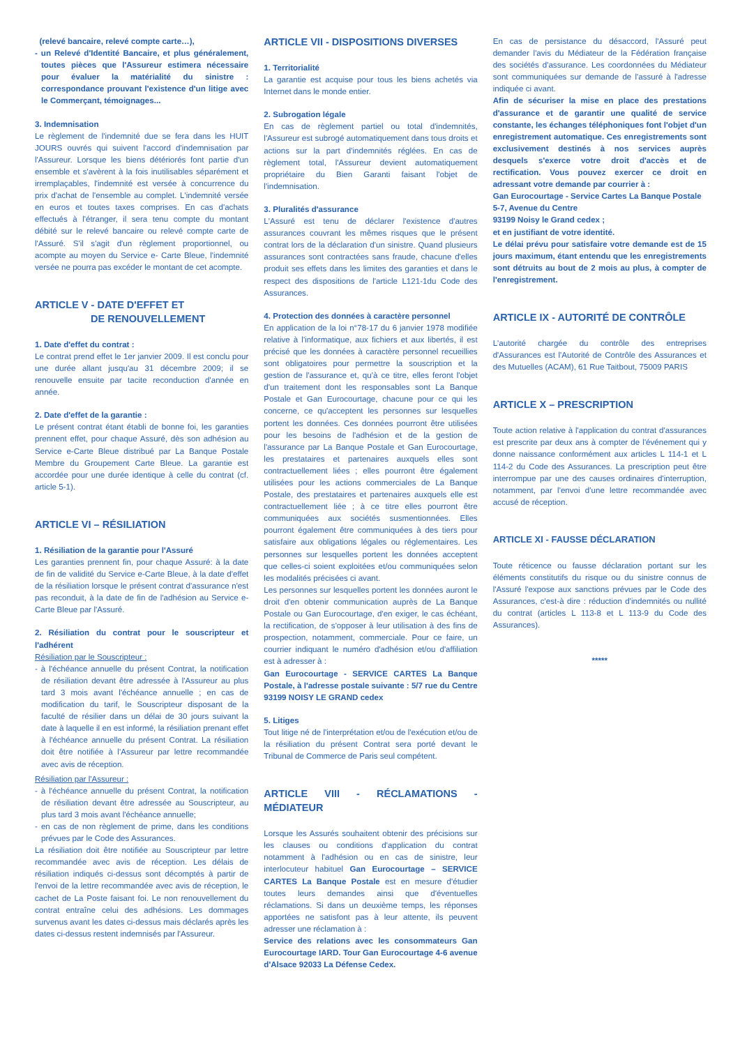(relevé bancaire, relevé compte carte…),
- un Relevé d'Identité Bancaire, et plus généralement, toutes pièces que l'Assureur estimera nécessaire pour évaluer la matérialité du sinistre : correspondance prouvant l'existence d'un litige avec le Commerçant, témoignages...
3. Indemnisation
Le règlement de l'indemnité due se fera dans les HUIT JOURS ouvrés qui suivent l'accord d'indemnisation par l'Assureur. Lorsque les biens détériorés font partie d'un ensemble et s'avèrent à la fois inutilisables séparément et irremplaçables, l'indemnité est versée à concurrence du prix d'achat de l'ensemble au complet. L'indemnité versée en euros et toutes taxes comprises. En cas d'achats effectués à l'étranger, il sera tenu compte du montant débité sur le relevé bancaire ou relevé compte carte de l'Assuré. S'il s'agit d'un règlement proportionnel, ou acompte au moyen du Service e- Carte Bleue, l'indemnité versée ne pourra pas excéder le montant de cet acompte.
ARTICLE V - DATE D'EFFET ET
DE RENOUVELLEMENT
1. Date d'effet du contrat :
Le contrat prend effet le 1er janvier 2009. Il est conclu pour une durée allant jusqu'au 31 décembre 2009; il se renouvelle ensuite par tacite reconduction d'année en année.
2. Date d'effet de la garantie :
Le présent contrat étant établi de bonne foi, les garanties prennent effet, pour chaque Assuré, dès son adhésion au Service e-Carte Bleue distribué par La Banque Postale Membre du Groupement Carte Bleue. La garantie est accordée pour une durée identique à celle du contrat (cf. article 5-1).
ARTICLE VI – RÉSILIATION
1. Résiliation de la garantie pour l'Assuré
Les garanties prennent fin, pour chaque Assuré: à la date de fin de validité du Service e-Carte Bleue, à la date d'effet de la résiliation lorsque le présent contrat d'assurance n'est pas reconduit, à la date de fin de l'adhésion au Service e-Carte Bleue par l'Assuré.
2. Résiliation du contrat pour le souscripteur et l'adhérent
Résiliation par le Souscripteur :
- à l'échéance annuelle du présent Contrat, la notification de résiliation devant être adressée à l'Assureur au plus tard 3 mois avant l'échéance annuelle ; en cas de modification du tarif, le Souscripteur disposant de la faculté de résilier dans un délai de 30 jours suivant la date à laquelle il en est informé, la résiliation prenant effet à l'échéance annuelle du présent Contrat. La résiliation doit être notifiée à l'Assureur par lettre recommandée avec avis de réception.
Résiliation par l'Assureur :
- à l'échéance annuelle du présent Contrat, la notification de résiliation devant être adressée au Souscripteur, au plus tard 3 mois avant l'échéance annuelle;
- en cas de non règlement de prime, dans les conditions prévues par le Code des Assurances.
La résiliation doit être notifiée au Souscripteur par lettre recommandée avec avis de réception. Les délais de résiliation indiqués ci-dessus sont décomptés à partir de l'envoi de la lettre recommandée avec avis de réception, le cachet de La Poste faisant foi. Le non renouvellement du contrat entraîne celui des adhésions. Les dommages survenus avant les dates ci-dessus mais déclarés après les dates ci-dessus restent indemnisés par l'Assureur.
ARTICLE VII - DISPOSITIONS DIVERSES
1. Territorialité
La garantie est acquise pour tous les biens achetés via Internet dans le monde entier.
2. Subrogation légale
En cas de règlement partiel ou total d'indemnités, l'Assureur est subrogé automatiquement dans tous droits et actions sur la part d'indemnités réglées. En cas de règlement total, l'Assureur devient automatiquement propriétaire du Bien Garanti faisant l'objet de l'indemnisation.
3. Pluralités d'assurance
L'Assuré est tenu de déclarer l'existence d'autres assurances couvrant les mêmes risques que le présent contrat lors de la déclaration d'un sinistre. Quand plusieurs assurances sont contractées sans fraude, chacune d'elles produit ses effets dans les limites des garanties et dans le respect des dispositions de l'article L121-1du Code des Assurances.
4. Protection des données à caractère personnel
En application de la loi n°78-17 du 6 janvier 1978 modifiée relative à l'informatique, aux fichiers et aux libertés, il est précisé que les données à caractère personnel recueillies sont obligatoires pour permettre la souscription et la gestion de l'assurance et, qu'à ce titre, elles feront l'objet d'un traitement dont les responsables sont La Banque Postale et Gan Eurocourtage, chacune pour ce qui les concerne, ce qu'acceptent les personnes sur lesquelles portent les données. Ces données pourront être utilisées pour les besoins de l'adhésion et de la gestion de l'assurance par La Banque Postale et Gan Eurocourtage, les prestataires et partenaires auxquels elles sont contractuellement liées ; elles pourront être également utilisées pour les actions commerciales de La Banque Postale, des prestataires et partenaires auxquels elle est contractuellement liée ; à ce titre elles pourront être communiquées aux sociétés susmentionnées. Elles pourront également être communiquées à des tiers pour satisfaire aux obligations légales ou réglementaires. Les personnes sur lesquelles portent les données acceptent que celles-ci soient exploitées et/ou communiquées selon les modalités précisées ci avant.
Les personnes sur lesquelles portent les données auront le droit d'en obtenir communication auprès de La Banque Postale ou Gan Eurocourtage, d'en exiger, le cas échéant, la rectification, de s'opposer à leur utilisation à des fins de prospection, notamment, commerciale. Pour ce faire, un courrier indiquant le numéro d'adhésion et/ou d'affiliation est à adresser à :
Gan Eurocourtage - SERVICE CARTES La Banque Postale, à l'adresse postale suivante : 5/7 rue du Centre 93199 NOISY LE GRAND cedex
5. Litiges
Tout litige né de l'interprétation et/ou de l'exécution et/ou de la résiliation du présent Contrat sera porté devant le Tribunal de Commerce de Paris seul compétent.
ARTICLE VIII - RÉCLAMATIONS - MÉDIATEUR
Lorsque les Assurés souhaitent obtenir des précisions sur les clauses ou conditions d'application du contrat notamment à l'adhésion ou en cas de sinistre, leur interlocuteur habituel Gan Eurocourtage – SERVICE CARTES La Banque Postale est en mesure d'étudier toutes leurs demandes ainsi que d'éventuelles réclamations. Si dans un deuxième temps, les réponses apportées ne satisfont pas à leur attente, ils peuvent adresser une réclamation à :
Service des relations avec les consommateurs Gan Eurocourtage IARD. Tour Gan Eurocourtage 4-6 avenue d'Alsace 92033 La Défense Cedex.
En cas de persistance du désaccord, l'Assuré peut demander l'avis du Médiateur de la Fédération française des sociétés d'assurance. Les coordonnées du Médiateur sont communiquées sur demande de l'assuré à l'adresse indiquée ci avant.
Afin de sécuriser la mise en place des prestations d'assurance et de garantir une qualité de service constante, les échanges téléphoniques font l'objet d'un enregistrement automatique. Ces enregistrements sont exclusivement destinés à nos services auprès desquels s'exerce votre droit d'accès et de rectification. Vous pouvez exercer ce droit en adressant votre demande par courrier à :
Gan Eurocourtage - Service Cartes La Banque Postale
5-7, Avenue du Centre
93199 Noisy le Grand cedex ;
et en justifiant de votre identité.
Le délai prévu pour satisfaire votre demande est de 15 jours maximum, étant entendu que les enregistrements sont détruits au bout de 2 mois au plus, à compter de l'enregistrement.
ARTICLE IX - AUTORITÉ DE CONTRÔLE
L'autorité chargée du contrôle des entreprises d'Assurances est l'Autorité de Contrôle des Assurances et des Mutuelles (ACAM), 61 Rue Taitbout, 75009 PARIS
ARTICLE X – PRESCRIPTION
Toute action relative à l'application du contrat d'assurances est prescrite par deux ans à compter de l'événement qui y donne naissance conformément aux articles L 114-1 et L 114-2 du Code des Assurances. La prescription peut être interrompue par une des causes ordinaires d'interruption, notamment, par l'envoi d'une lettre recommandée avec accusé de réception.
ARTICLE XI - FAUSSE DÉCLARATION
Toute réticence ou fausse déclaration portant sur les éléments constitutifs du risque ou du sinistre connus de l'Assuré l'expose aux sanctions prévues par le Code des Assurances, c'est-à dire : réduction d'indemnités ou nullité du contrat (articles L 113-8 et L 113-9 du Code des Assurances).
*****